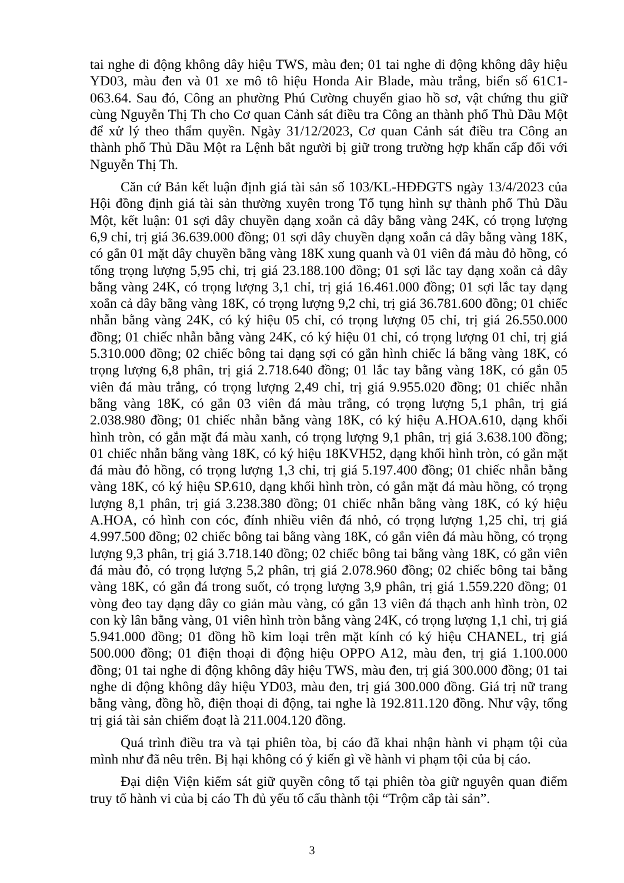tai nghe di động không dây hiệu TWS, màu đen; 01 tai nghe di động không dây hiệu YD03, màu đen và 01 xe mô tô hiệu Honda Air Blade, màu trắng, biển số 61C1-063.64. Sau đó, Công an phường Phú Cường chuyển giao hồ sơ, vật chứng thu giữ cùng Nguyễn Thị Th cho Cơ quan Cảnh sát điều tra Công an thành phố Thủ Dầu Một để xử lý theo thẩm quyền. Ngày 31/12/2023, Cơ quan Cảnh sát điều tra Công an thành phố Thủ Dầu Một ra Lệnh bắt người bị giữ trong trường hợp khẩn cấp đối với Nguyễn Thị Th.
Căn cứ Bản kết luận định giá tài sản số 103/KL-HĐĐGTS ngày 13/4/2023 của Hội đồng định giá tài sản thường xuyên trong Tố tụng hình sự thành phố Thủ Dầu Một, kết luận: 01 sợi dây chuyền dạng xoắn cả dây bằng vàng 24K, có trọng lượng 6,9 chỉ, trị giá 36.639.000 đồng; 01 sợi dây chuyền dạng xoắn cả dây bằng vàng 18K, có gắn 01 mặt dây chuyền bằng vàng 18K xung quanh và 01 viên đá màu đỏ hồng, có tổng trọng lượng 5,95 chỉ, trị giá 23.188.100 đồng; 01 sợi lắc tay dạng xoắn cả dây bằng vàng 24K, có trọng lượng 3,1 chỉ, trị giá 16.461.000 đồng; 01 sợi lắc tay dạng xoắn cả dây bằng vàng 18K, có trọng lượng 9,2 chỉ, trị giá 36.781.600 đồng; 01 chiếc nhẫn bằng vàng 24K, có ký hiệu 05 chỉ, có trọng lượng 05 chỉ, trị giá 26.550.000 đồng; 01 chiếc nhẫn bằng vàng 24K, có ký hiệu 01 chỉ, có trọng lượng 01 chỉ, trị giá 5.310.000 đồng; 02 chiếc bông tai dạng sợi có gắn hình chiếc lá bằng vàng 18K, có trọng lượng 6,8 phân, trị giá 2.718.640 đồng; 01 lắc tay bằng vàng 18K, có gắn 05 viên đá màu trắng, có trọng lượng 2,49 chỉ, trị giá 9.955.020 đồng; 01 chiếc nhẫn bằng vàng 18K, có gắn 03 viên đá màu trắng, có trọng lượng 5,1 phân, trị giá 2.038.980 đồng; 01 chiếc nhẫn bằng vàng 18K, có ký hiệu A.HOA.610, dạng khối hình tròn, có gắn mặt đá màu xanh, có trọng lượng 9,1 phân, trị giá 3.638.100 đồng; 01 chiếc nhẫn bằng vàng 18K, có ký hiệu 18KVH52, dạng khối hình tròn, có gắn mặt đá màu đỏ hồng, có trọng lượng 1,3 chỉ, trị giá 5.197.400 đồng; 01 chiếc nhẫn bằng vàng 18K, có ký hiệu SP.610, dạng khối hình tròn, có gắn mặt đá màu hồng, có trọng lượng 8,1 phân, trị giá 3.238.380 đồng; 01 chiếc nhẫn bằng vàng 18K, có ký hiệu A.HOA, có hình con cóc, đính nhiều viên đá nhỏ, có trọng lượng 1,25 chỉ, trị giá 4.997.500 đồng; 02 chiếc bông tai bằng vàng 18K, có gắn viên đá màu hồng, có trọng lượng 9,3 phân, trị giá 3.718.140 đồng; 02 chiếc bông tai bằng vàng 18K, có gắn viên đá màu đỏ, có trọng lượng 5,2 phân, trị giá 2.078.960 đồng; 02 chiếc bông tai bằng vàng 18K, có gắn đá trong suốt, có trọng lượng 3,9 phân, trị giá 1.559.220 đồng; 01 vòng đeo tay dạng dây co giản màu vàng, có gắn 13 viên đá thạch anh hình tròn, 02 con kỳ lân bằng vàng, 01 viên hình tròn bằng vàng 24K, có trọng lượng 1,1 chỉ, trị giá 5.941.000 đồng; 01 đồng hồ kim loại trên mặt kính có ký hiệu CHANEL, trị giá 500.000 đồng; 01 điện thoại di động hiệu OPPO A12, màu đen, trị giá 1.100.000 đồng; 01 tai nghe di động không dây hiệu TWS, màu đen, trị giá 300.000 đồng; 01 tai nghe di động không dây hiệu YD03, màu đen, trị giá 300.000 đồng. Giá trị nữ trang bằng vàng, đồng hồ, điện thoại di động, tai nghe là 192.811.120 đồng. Như vậy, tổng trị giá tài sản chiếm đoạt là 211.004.120 đồng.
Quá trình điều tra và tại phiên tòa, bị cáo đã khai nhận hành vi phạm tội của mình như đã nêu trên. Bị hại không có ý kiến gì về hành vi phạm tội của bị cáo.
Đại diện Viện kiểm sát giữ quyền công tố tại phiên tòa giữ nguyên quan điểm truy tố hành vi của bị cáo Th đủ yếu tố cấu thành tội “Trộm cắp tài sản”.
3